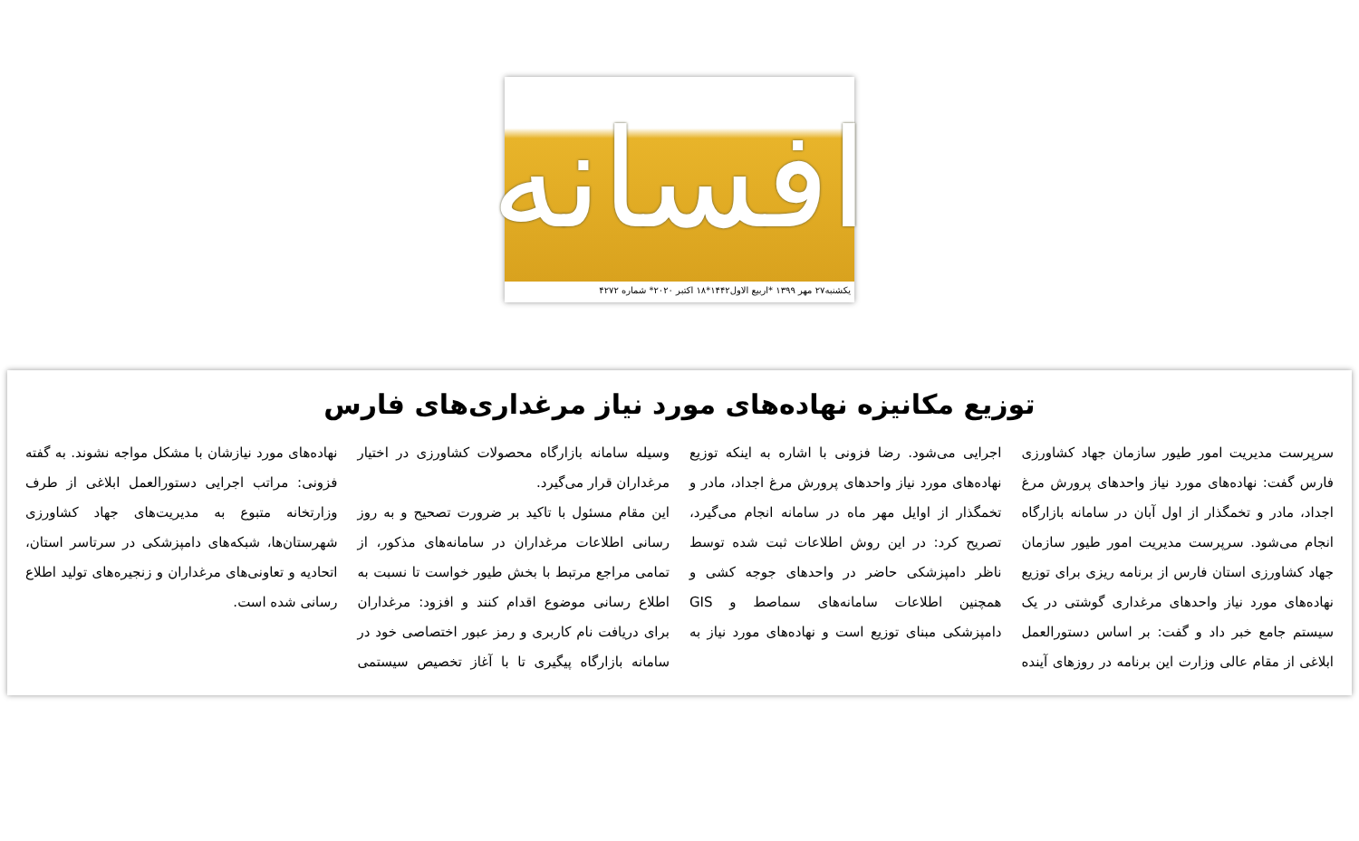افسانه
یکشنبه۲۷ مهر ۱۳۹۹ *اربیع الاول۱۴۴۲*۱۸ اکتبر ۲۰۲۰* شماره ۴۲۷۲
توزیع مکانیزه نهاده‌های مورد نیاز مرغداری‌های فارس
سرپرست مدیریت امور طیور سازمان جهاد کشاورزی فارس گفت: نهاده‌های مورد نیاز واحدهای پرورش مرغ اجداد، مادر و تخمگذار از اول آبان در سامانه بازارگاه انجام می‌شود. سرپرست مدیریت امور طیور سازمان جهاد کشاورزی استان فارس از برنامه ریزی برای توزیع نهاده‌های مورد نیاز واحدهای مرغداری گوشتی در یک سیستم جامع خبر داد و گفت: بر اساس دستورالعمل ابلاغی از مقام عالی وزارت این برنامه در روزهای آینده اجرایی می‌شود. رضا فزونی با اشاره به اینکه توزیع نهاده‌های مورد نیاز واحدهای پرورش مرغ اجداد، مادر و تخمگذار از اوایل مهر ماه در سامانه انجام می‌گیرد، تصریح کرد: در این روش اطلاعات ثبت شده توسط ناظر دامپزشکی حاضر در واحدهای جوجه کشی و همچنین اطلاعات سامانه‌های سماصط و GIS دامپزشکی مبنای توزیع است و نهاده‌های مورد نیاز به وسیله سامانه بازارگاه محصولات کشاورزی در اختیار مرغداران قرار می‌گیرد.
این مقام مسئول با تاکید بر ضرورت تصحیح و به روز رسانی اطلاعات مرغداران در سامانه‌های مذکور، از تمامی مراجع مرتبط با بخش طیور خواست تا نسبت به اطلاع رسانی موضوع اقدام کنند و افزود: مرغداران برای دریافت نام کاربری و رمز عبور اختصاصی خود در سامانه بازارگاه پیگیری تا با آغاز تخصیص سیستمی نهاده‌های مورد نیازشان با مشکل مواجه نشوند. به گفته فزونی: مراتب اجرایی دستورالعمل ابلاغی از طرف وزارتخانه متبوع به مدیریت‌های جهاد کشاورزی شهرستان‌ها، شبکه‌های دامپزشکی در سرتاسر استان، اتحادیه و تعاونی‌های مرغداران و زنجیره‌های تولید اطلاع رسانی شده است.